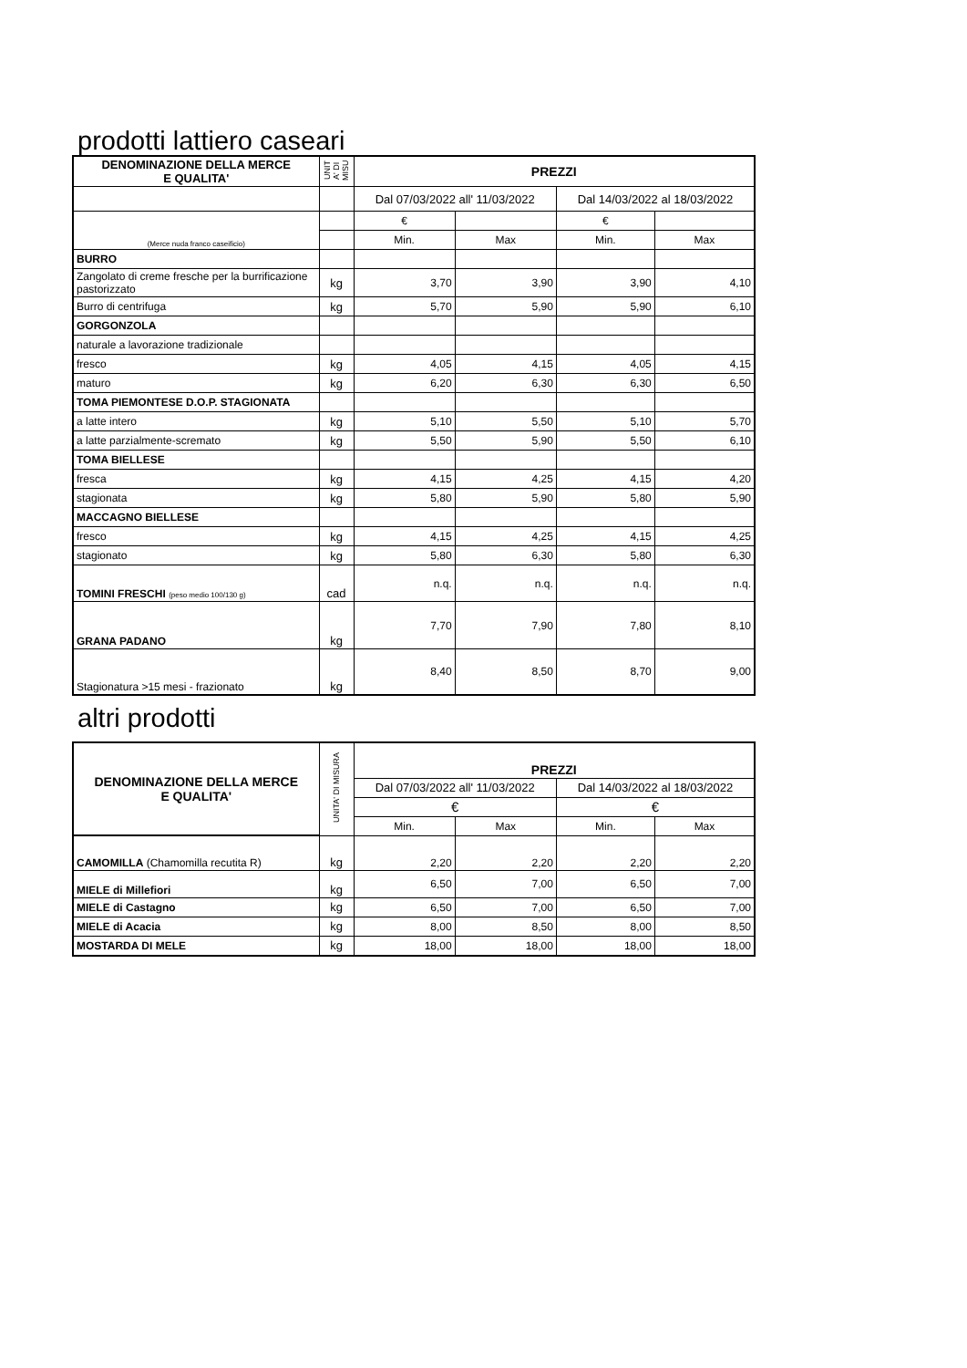prodotti lattiero caseari
| DENOMINAZIONE DELLA MERCE E QUALITA' | UNIT A' DI MISU | PREZZI | | | |
| --- | --- | --- | --- | --- | --- |
| | | Dal 07/03/2022 all' 11/03/2022 | | Dal 14/03/2022 al 18/03/2022 | |
| (Merce nuda franco caseificio) | | € | | € | |
| | | Min. | Max | Min. | Max |
| BURRO | | | | | |
| Zangolato di creme fresche per la burrificazione pastorizzato | kg | 3,70 | 3,90 | 3,90 | 4,10 |
| Burro di centrifuga | kg | 5,70 | 5,90 | 5,90 | 6,10 |
| GORGONZOLA | | | | | |
| naturale a lavorazione tradizionale | | | | | |
| fresco | kg | 4,05 | 4,15 | 4,05 | 4,15 |
| maturo | kg | 6,20 | 6,30 | 6,30 | 6,50 |
| TOMA PIEMONTESE D.O.P. STAGIONATA | | | | | |
| a latte intero | kg | 5,10 | 5,50 | 5,10 | 5,70 |
| a latte parzialmente-scremato | kg | 5,50 | 5,90 | 5,50 | 6,10 |
| TOMA BIELLESE | | | | | |
| fresca | kg | 4,15 | 4,25 | 4,15 | 4,20 |
| stagionata | kg | 5,80 | 5,90 | 5,80 | 5,90 |
| MACCAGNO BIELLESE | | | | | |
| fresco | kg | 4,15 | 4,25 | 4,15 | 4,25 |
| stagionato | kg | 5,80 | 6,30 | 5,80 | 6,30 |
| TOMINI FRESCHI (peso medio 100/130 g) | cad | n.q. | n.q. | n.q. | n.q. |
| GRANA PADANO | kg | 7,70 | 7,90 | 7,80 | 8,10 |
| Stagionatura >15 mesi - frazionato | kg | 8,40 | 8,50 | 8,70 | 9,00 |
altri prodotti
| DENOMINAZIONE DELLA MERCE E QUALITA' | UNITA' DI MISURA | PREZZI | | | |
| --- | --- | --- | --- | --- | --- |
| | | Dal 07/03/2022 all' 11/03/2022 | | Dal 14/03/2022 al 18/03/2022 | |
| | | € | | € | |
| | | Min. | Max | Min. | Max |
| CAMOMILLA (Chamomilla recutita R) | kg | 2,20 | 2,20 | 2,20 | 2,20 |
| MIELE di Millefiori | kg | 6,50 | 7,00 | 6,50 | 7,00 |
| MIELE di Castagno | kg | 6,50 | 7,00 | 6,50 | 7,00 |
| MIELE di Acacia | kg | 8,00 | 8,50 | 8,00 | 8,50 |
| MOSTARDA DI MELE | kg | 18,00 | 18,00 | 18,00 | 18,00 |